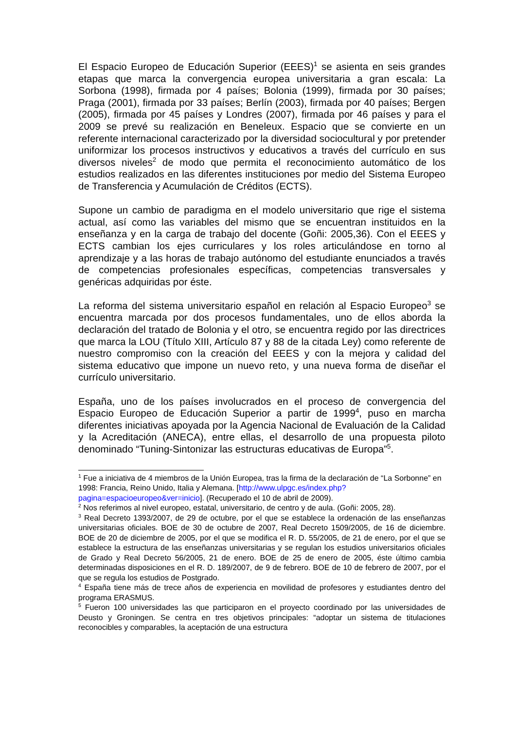El Espacio Europeo de Educación Superior (EEES)<sup>1</sup> se asienta en seis grandes etapas que marca la convergencia europea universitaria a gran escala: La Sorbona (1998), firmada por 4 países; Bolonia (1999), firmada por 30 países; Praga (2001), firmada por 33 países; Berlín (2003), firmada por 40 países; Bergen (2005), firmada por 45 países y Londres (2007), firmada por 46 países y para el 2009 se prevé su realización en Beneleux. Espacio que se convierte en un referente internacional caracterizado por la diversidad sociocultural y por pretender uniformizar los procesos instructivos y educativos a través del currículo en sus diversos niveles<sup>2</sup> de modo que permita el reconocimiento automático de los estudios realizados en las diferentes instituciones por medio del Sistema Europeo de Transferencia y Acumulación de Créditos (ECTS).
Supone un cambio de paradigma en el modelo universitario que rige el sistema actual, así como las variables del mismo que se encuentran instituidos en la enseñanza y en la carga de trabajo del docente (Goñi: 2005,36). Con el EEES y ECTS cambian los ejes curriculares y los roles articulándose en torno al aprendizaje y a las horas de trabajo autónomo del estudiante enunciados a través de competencias profesionales específicas, competencias transversales y genéricas adquiridas por éste.
La reforma del sistema universitario español en relación al Espacio Europeo<sup>3</sup> se encuentra marcada por dos procesos fundamentales, uno de ellos aborda la declaración del tratado de Bolonia y el otro, se encuentra regido por las directrices que marca la LOU (Título XIII, Artículo 87 y 88 de la citada Ley) como referente de nuestro compromiso con la creación del EEES y con la mejora y calidad del sistema educativo que impone un nuevo reto, y una nueva forma de diseñar el currículo universitario.
España, uno de los países involucrados en el proceso de convergencia del Espacio Europeo de Educación Superior a partir de 1999<sup>4</sup>, puso en marcha diferentes iniciativas apoyada por la Agencia Nacional de Evaluación de la Calidad y la Acreditación (ANECA), entre ellas, el desarrollo de una propuesta piloto denominado “Tuning-Sintonizar las estructuras educativas de Europa”<sup>5</sup>.
<sup>1</sup> Fue a iniciativa de 4 miembros de la Unión Europea, tras la firma de la declaración de “La Sorbonne” en 1998: Francia, Reino Unido, Italia y Alemana. [http://www.ulpgc.es/index.php?pagina=espacioeuropeo&ver=inicio]. (Recuperado el 10 de abril de 2009).
<sup>2</sup> Nos referimos al nivel europeo, estatal, universitario, de centro y de aula. (Goñi: 2005, 28).
<sup>3</sup> Real Decreto 1393/2007, de 29 de octubre, por el que se establece la ordenación de las enseñanzas universitarias oficiales. BOE de 30 de octubre de 2007, Real Decreto 1509/2005, de 16 de diciembre. BOE de 20 de diciembre de 2005, por el que se modifica el R. D. 55/2005, de 21 de enero, por el que se establece la estructura de las enseñanzas universitarias y se regulan los estudios universitarios oficiales de Grado y Real Decreto 56/2005, 21 de enero. BOE de 25 de enero de 2005, éste último cambia determinadas disposiciones en el R. D. 189/2007, de 9 de febrero. BOE de 10 de febrero de 2007, por el que se regula los estudios de Postgrado.
<sup>4</sup> España tiene más de trece años de experiencia en movilidad de profesores y estudiantes dentro del programa ERASMUS.
<sup>5</sup> Fueron 100 universidades las que participaron en el proyecto coordinado por las universidades de Deusto y Groningen. Se centra en tres objetivos principales: “adoptar un sistema de titulaciones reconocibles y comparables, la aceptación de una estructura